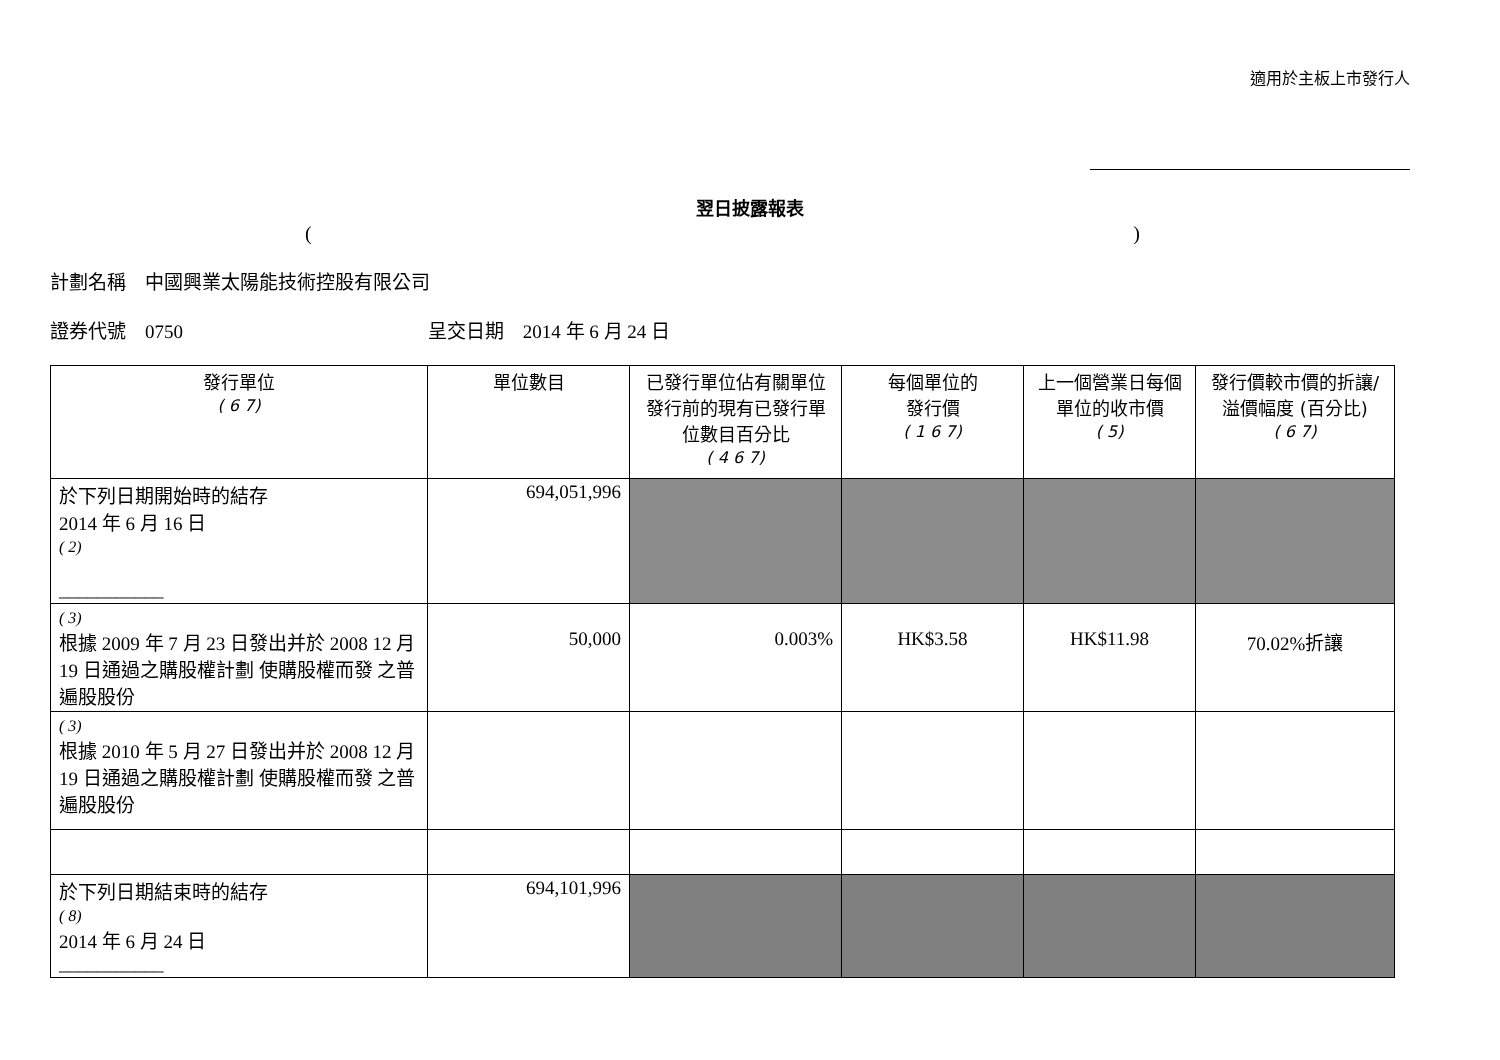適用於主板上市發行人
翌日披露報表
()
計劃名稱　中國興業太陽能技術控股有限公司
證券代號　0750 呈交日期　2014 年 6 月 24 日
| 發行單位 ( 6 7) | 單位數目 | 已發行單位佔有關單位發行前的現有已發行單位數目百分比 ( 4 6 7) | 每個單位的 發行價 ( 1 6 7) | 上一個營業日每個單位的收市價 ( 5) | 發行價較市價的折讓/溢價幅度 (百分比) ( 6 7) |
| --- | --- | --- | --- | --- | --- |
| 於下列日期開始時的結存 2014 年 6 月 16 日 ( 2) ___________ | 694,051,996 | | | | |
| ( 3) 根據 2009 年 7 月 23 日發出并於 2008 12 月 19 日通過之購股權計劃 使購股權而發 之普遍股股份 | 50,000 | 0.003% | HK$3.58 | HK$11.98 | 70.02%折讓 |
| ( 3) 根據 2010 年 5 月 27 日發出并於 2008 12 月 19 日通過之購股權計劃 使購股權而發 之普遍股股份 | | | | | |
| 於下列日期結束時的結存 ( 8) 2014 年 6 月 24 日 ___________ | 694,101,996 | | | | |